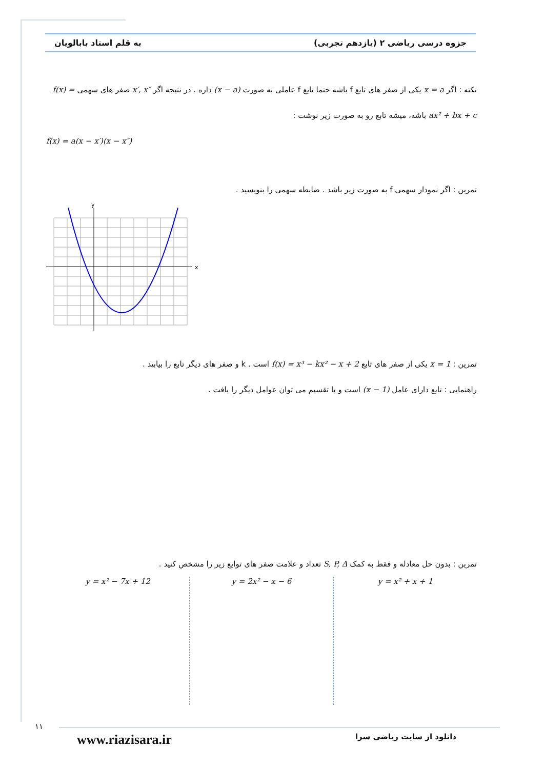جزوه درسی ریاضی ۲ (یازدهم تجربی) به قلم استاد بابالویان
نکته : اگر x = a یکی از صفر های تابع f باشه حتما تابع f عاملی به صورت (x − a) داره . در نتیجه اگر x′, x″ صفر های سهمی f(x) = ax² + bx + c باشه، میشه تابع رو به صورت زیر نوشت :
f(x) = a(x − x′)(x − x″)
تمرین : اگر نمودار سهمی f به صورت زیر باشد . ضابطه سهمی را بنویسید .
x
y
تمرین : x = 1 یکی از صفر های تابع f(x) = x³ − kx² − x + 2 است . k و صفر های دیگر تابع را بیابید .
راهنمایی : تابع دارای عامل (x − 1) است و با تقسیم می توان عوامل دیگر را یافت .
تمرین : بدون حل معادله و فقط به کمک S, P, Δ تعداد و علامت صفر های توابع زیر را مشخص کنید .
y = x² + x + 1 y = 2x² − x − 6 y = x² − 7x + 12
۱۱
دانلود از سایت ریاضی سرا www.riazisara.ir